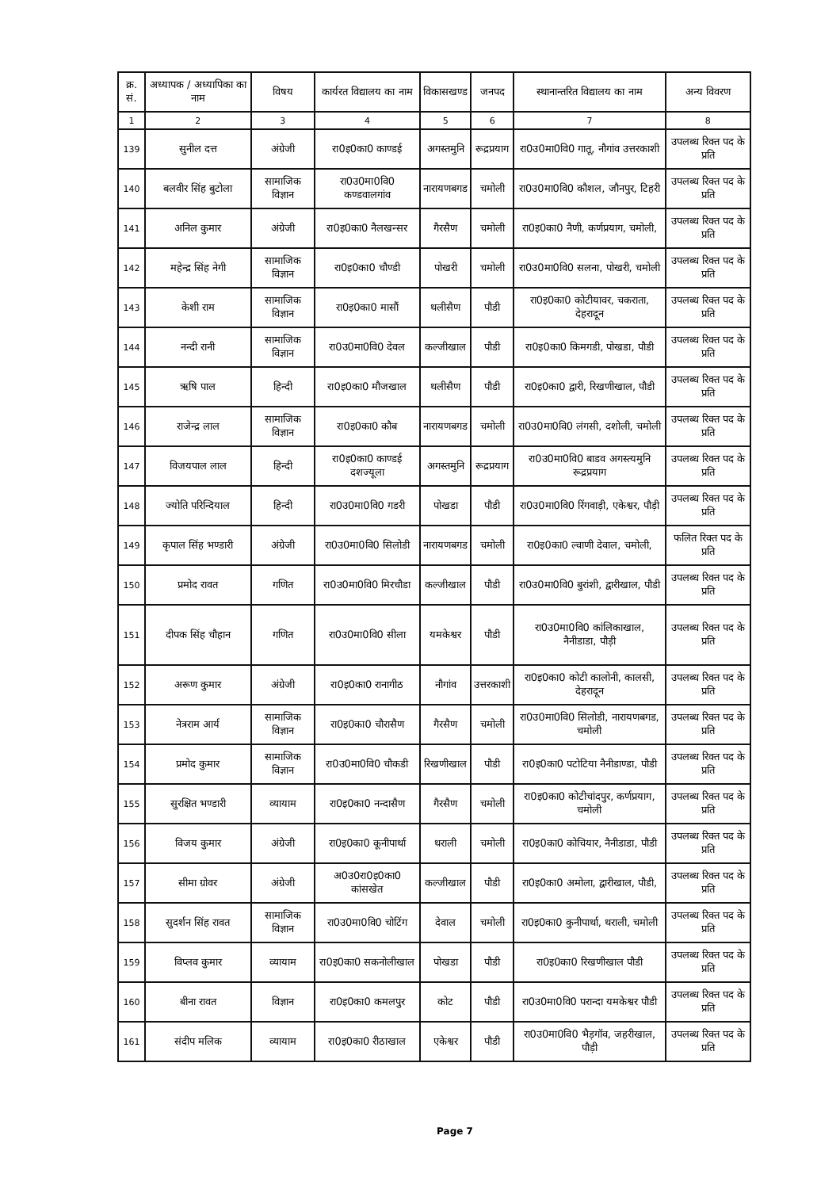| क्र. सं. | अध्यापक / अध्यापिका का नाम | विषय | कार्यरत विद्यालय का नाम | विकासखण्ड | जनपद | स्थानान्तरित विद्यालय का नाम | अन्य विवरण |
| --- | --- | --- | --- | --- | --- | --- | --- |
| 1 | 2 | 3 | 4 | 5 | 6 | 7 | 8 |
| 139 | सुनील दत्त | अंग्रेजी | रा0इ0का0 काण्डई | अगस्तमुनि | रूद्रप्रयाग | रा0उ0मा0वि0 गातू, नौगांव उत्तरकाशी | उपलब्ध रिक्त पद के प्रति |
| 140 | बलवीर सिंह बुटोला | सामाजिक विज्ञान | रा0उ0मा0वि0 कण्डवालगांव | नारायणबगड | चमोली | रा0उ0मा0वि0 कौशल, जौनपुर, टिहरी | उपलब्ध रिक्त पद के प्रति |
| 141 | अनिल कुमार | अंग्रेजी | रा0इ0का0 नैलखन्सर | गैरसैण | चमोली | रा0इ0का0 नैणी, कर्णप्रयाग, चमोली, | उपलब्ध रिक्त पद के प्रति |
| 142 | महेन्द्र सिंह नेगी | सामाजिक विज्ञान | रा0इ0का0 चौण्डी | पोखरी | चमोली | रा0उ0मा0वि0 सलना, पोखरी, चमोली | उपलब्ध रिक्त पद के प्रति |
| 143 | केशी राम | सामाजिक विज्ञान | रा0इ0का0 मासौं | थलीसैण | पौडी | रा0इ0का0 कोटीयावर, चकराता, देहरादून | उपलब्ध रिक्त पद के प्रति |
| 144 | नन्दी रानी | सामाजिक विज्ञान | रा0उ0मा0वि0 देवल | कल्जीखाल | पौडी | रा0इ0का0 किमगडी, पोखडा, पौडी | उपलब्ध रिक्त पद के प्रति |
| 145 | ऋषि पाल | हिन्दी | रा0इ0का0 मौजखाल | थलीसैण | पौडी | रा0इ0का0 द्वारी, रिखणीखाल, पौडी | उपलब्ध रिक्त पद के प्रति |
| 146 | राजेन्द्र लाल | सामाजिक विज्ञान | रा0इ0का0 कौब | नारायणबगड | चमोली | रा0उ0मा0वि0 लंगसी, दशोली, चमोली | उपलब्ध रिक्त पद के प्रति |
| 147 | विजयपाल लाल | हिन्दी | रा0इ0का0 काण्डई दशज्यूला | अगस्तमुनि | रूद्रप्रयाग | रा0उ0मा0वि0 बाडव अगस्त्यमुनि रूद्रप्रयाग | उपलब्ध रिक्त पद के प्रति |
| 148 | ज्योति परिन्दियाल | हिन्दी | रा0उ0मा0वि0 गडरी | पोखडा | पौडी | रा0उ0मा0वि0 रिंगवाड़ी, एकेश्वर, पौड़ी | उपलब्ध रिक्त पद के प्रति |
| 149 | कृपाल सिंह भण्डारी | अंग्रेजी | रा0उ0मा0वि0 सिलोडी | नारायणबगड | चमोली | रा0इ0का0 ल्वाणी देवाल, चमोली, | फलित रिक्त पद के प्रति |
| 150 | प्रमोद रावत | गणित | रा0उ0मा0वि0 मिरचौडा | कल्जीखाल | पौडी | रा0उ0मा0वि0 बुरांशी, द्वारीखाल, पौडी | उपलब्ध रिक्त पद के प्रति |
| 151 | दीपक सिंह चौहान | गणित | रा0उ0मा0वि0 सीला | यमकेश्वर | पौडी | रा0उ0मा0वि0 कांलिकाखाल, नैनीडाडा, पौड़ी | उपलब्ध रिक्त पद के प्रति |
| 152 | अरूण कुमार | अंग्रेजी | रा0इ0का0 रानागीठ | नौगांव | उत्तरकाशी | रा0इ0का0 कोटी कालोनी, कालसी, देहरादून | उपलब्ध रिक्त पद के प्रति |
| 153 | नेत्रराम आर्य | सामाजिक विज्ञान | रा0इ0का0 चौरासैण | गैरसैण | चमोली | रा0उ0मा0वि0 सिलोडी, नारायणबगड, चमोली | उपलब्ध रिक्त पद के प्रति |
| 154 | प्रमोद कुमार | सामाजिक विज्ञान | रा0उ0मा0वि0 चौकडी | रिखणीखाल | पौडी | रा0इ0का0 पटोटिया नैनीडाण्डा, पौडी | उपलब्ध रिक्त पद के प्रति |
| 155 | सुरक्षित भण्डारी | व्यायाम | रा0इ0का0 नन्दासैण | गैरसैण | चमोली | रा0इ0का0 कोटीचांदपुर, कर्णप्रयाग, चमोली | उपलब्ध रिक्त पद के प्रति |
| 156 | विजय कुमार | अंग्रेजी | रा0इ0का0 कूनीपार्था | थराली | चमोली | रा0इ0का0 कोचियार, नैनीडाडा, पौडी | उपलब्ध रिक्त पद के प्रति |
| 157 | सीमा ग्रोवर | अंग्रेजी | अ0उ0रा0इ0का0 कांसखेत | कल्जीखाल | पौडी | रा0इ0का0 अमोला, द्वारीखाल, पौडी, | उपलब्ध रिक्त पद के प्रति |
| 158 | सुदर्शन सिंह रावत | सामाजिक विज्ञान | रा0उ0मा0वि0 चोटिंग | देवाल | चमोली | रा0इ0का0 कुनीपार्था, थराली, चमोली | उपलब्ध रिक्त पद के प्रति |
| 159 | विप्लव कुमार | व्यायाम | रा0इ0का0 सकनोलीखाल | पोखडा | पौडी | रा0इ0का0 रिखणीखाल पौडी | उपलब्ध रिक्त पद के प्रति |
| 160 | बीना रावत | विज्ञान | रा0इ0का0 कमलपुर | कोट | पौडी | रा0उ0मा0वि0 परान्दा यमकेश्वर पौडी | उपलब्ध रिक्त पद के प्रति |
| 161 | संदीप मलिक | व्यायाम | रा0इ0का0 रीठाखाल | एकेश्वर | पौडी | रा0उ0मा0वि0 भैड़गॉव, जहरीखाल, पौड़ी | उपलब्ध रिक्त पद के प्रति |
Page 7